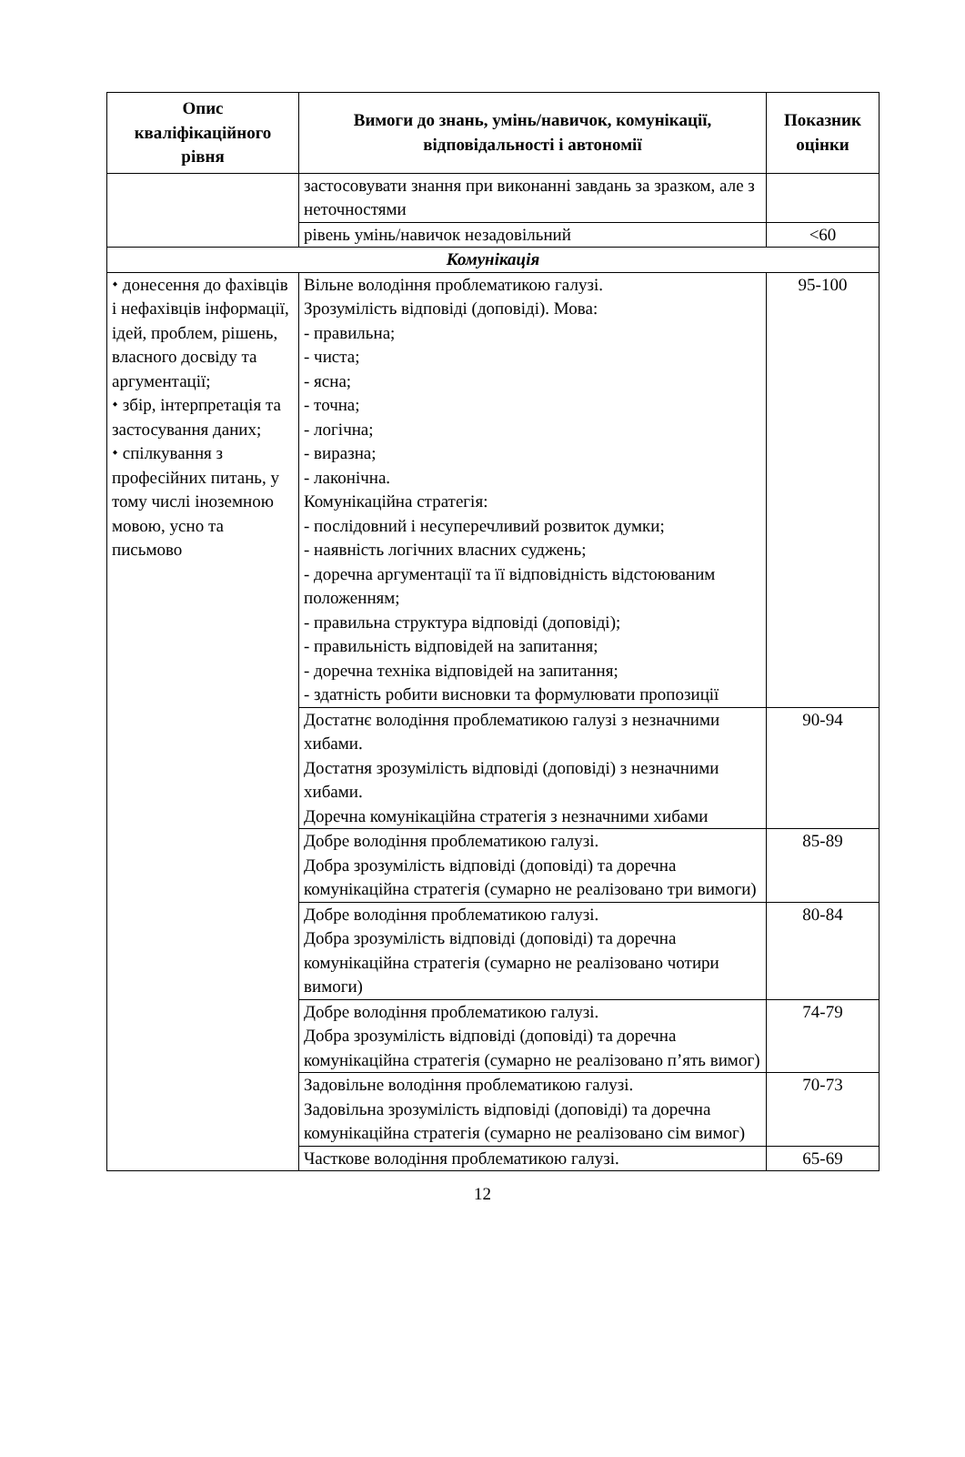| Опис кваліфікаційного рівня | Вимоги до знань, умінь/навичок, комунікації, відповідальності і автономії | Показник оцінки |
| --- | --- | --- |
| | застосовувати знання при виконанні завдань за зразком, але з неточностями | |
| | рівень умінь/навичок незадовільний | <60 |
| Комунікація | | |
| ⬩ донесення до фахівців і нефахівців інформації, ідей, проблем, рішень, власного досвіду та аргументації; ⬩ збір, інтерпретація та застосування даних; ⬩ спілкування з професійних питань, у тому числі іноземною мовою, усно та письмово | Вільне володіння проблематикою галузі. Зрозумілість відповіді (доповіді). Мова: - правильна; - чиста; - ясна; - точна; - логічна; - виразна; - лаконічна. Комунікаційна стратегія: - послідовний і несуперечливий розвиток думки; - наявність логічних власних суджень; - доречна аргументації та її відповідність відстоюваним положенням; - правильна структура відповіді (доповіді); - правильність відповідей на запитання; - доречна техніка відповідей на запитання; - здатність робити висновки та формулювати пропозиції | 95-100 |
| | Достатнє володіння проблематикою галузі з незначними хибами. Достатня зрозумілість відповіді (доповіді) з незначними хибами. Доречна комунікаційна стратегія з незначними хибами | 90-94 |
| | Добре володіння проблематикою галузі. Добра зрозумілість відповіді (доповіді) та доречна комунікаційна стратегія (сумарно не реалізовано три вимоги) | 85-89 |
| | Добре володіння проблематикою галузі. Добра зрозумілість відповіді (доповіді) та доречна комунікаційна стратегія (сумарно не реалізовано чотири вимоги) | 80-84 |
| | Добре володіння проблематикою галузі. Добра зрозумілість відповіді (доповіді) та доречна комунікаційна стратегія (сумарно не реалізовано п’ять вимог) | 74-79 |
| | Задовільне володіння проблематикою галузі. Задовільна зрозумілість відповіді (доповіді) та доречна комунікаційна стратегія (сумарно не реалізовано сім вимог) | 70-73 |
| | Часткове володіння проблематикою галузі. | 65-69 |
12